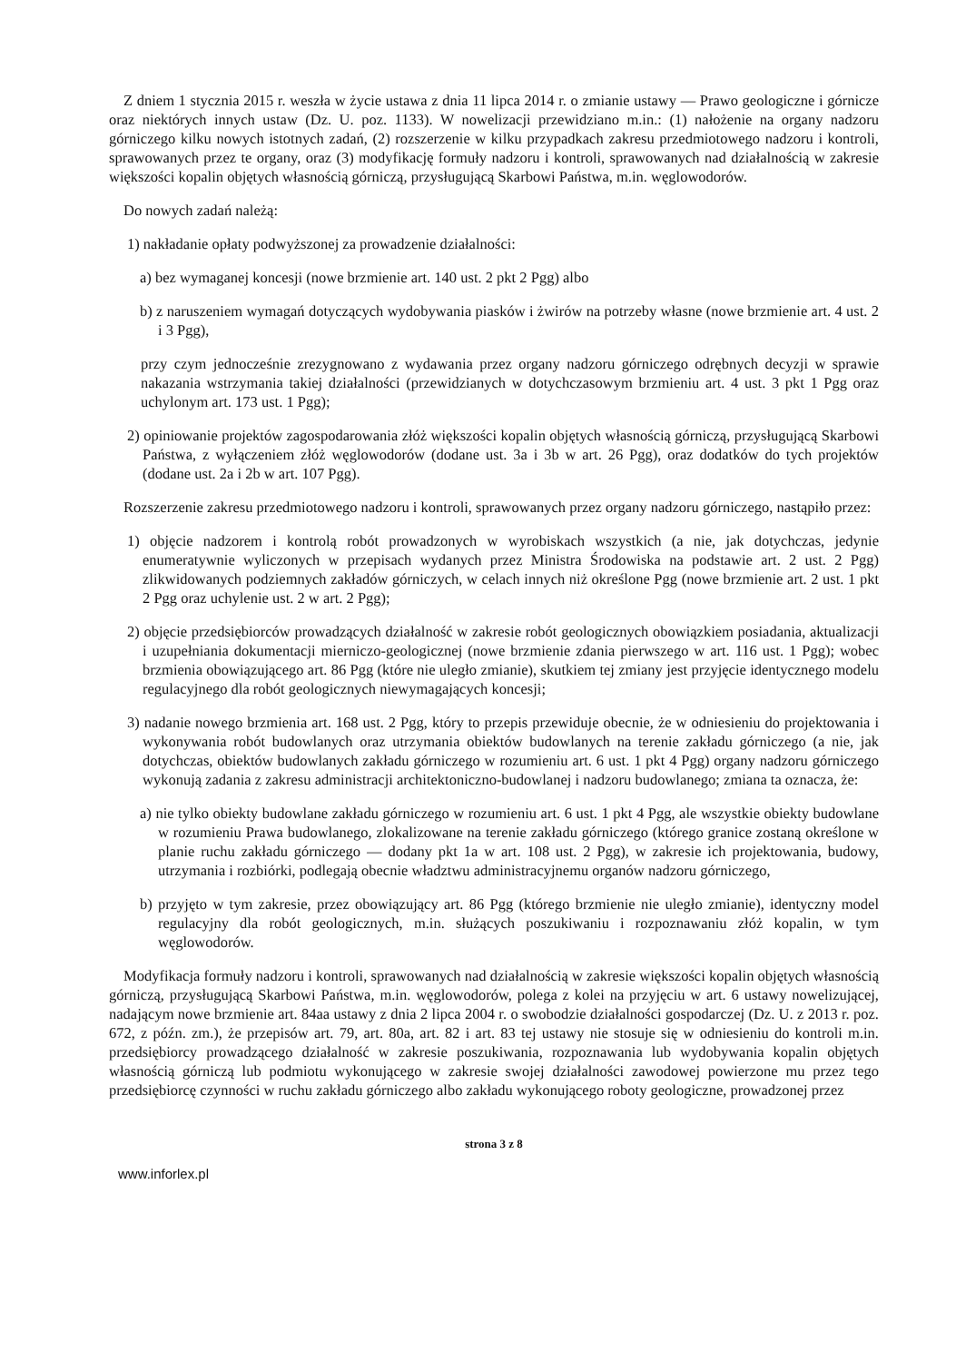Z dniem 1 stycznia 2015 r. weszła w życie ustawa z dnia 11 lipca 2014 r. o zmianie ustawy — Prawo geologiczne i górnicze oraz niektórych innych ustaw (Dz. U. poz. 1133). W nowelizacji przewidziano m.in.: (1) nałożenie na organy nadzoru górniczego kilku nowych istotnych zadań, (2) rozszerzenie w kilku przypadkach zakresu przedmiotowego nadzoru i kontroli, sprawowanych przez te organy, oraz (3) modyfikację formuły nadzoru i kontroli, sprawowanych nad działalnością w zakresie większości kopalin objętych własnością górniczą, przysługującą Skarbowi Państwa, m.in. węglowodorów.
Do nowych zadań należą:
1) nakładanie opłaty podwyższonej za prowadzenie działalności:
a) bez wymaganej koncesji (nowe brzmienie art. 140 ust. 2 pkt 2 Pgg) albo
b) z naruszeniem wymagań dotyczących wydobywania piasków i żwirów na potrzeby własne (nowe brzmienie art. 4 ust. 2 i 3 Pgg),
przy czym jednocześnie zrezygnowano z wydawania przez organy nadzoru górniczego odrębnych decyzji w sprawie nakazania wstrzymania takiej działalności (przewidzianych w dotychczasowym brzmieniu art. 4 ust. 3 pkt 1 Pgg oraz uchylonym art. 173 ust. 1 Pgg);
2) opiniowanie projektów zagospodarowania złóż większości kopalin objętych własnością górniczą, przysługującą Skarbowi Państwa, z wyłączeniem złóż węglowodorów (dodane ust. 3a i 3b w art. 26 Pgg), oraz dodatków do tych projektów (dodane ust. 2a i 2b w art. 107 Pgg).
Rozszerzenie zakresu przedmiotowego nadzoru i kontroli, sprawowanych przez organy nadzoru górniczego, nastąpiło przez:
1) objęcie nadzorem i kontrolą robót prowadzonych w wyrobiskach wszystkich (a nie, jak dotychczas, jedynie enumeratywnie wyliczonych w przepisach wydanych przez Ministra Środowiska na podstawie art. 2 ust. 2 Pgg) zlikwidowanych podziemnych zakładów górniczych, w celach innych niż określone Pgg (nowe brzmienie art. 2 ust. 1 pkt 2 Pgg oraz uchylenie ust. 2 w art. 2 Pgg);
2) objęcie przedsiębiorców prowadzących działalność w zakresie robót geologicznych obowiązkiem posiadania, aktualizacji i uzupełniania dokumentacji mierniczo-geologicznej (nowe brzmienie zdania pierwszego w art. 116 ust. 1 Pgg); wobec brzmienia obowiązującego art. 86 Pgg (które nie uległo zmianie), skutkiem tej zmiany jest przyjęcie identycznego modelu regulacyjnego dla robót geologicznych niewymagających koncesji;
3) nadanie nowego brzmienia art. 168 ust. 2 Pgg, który to przepis przewiduje obecnie, że w odniesieniu do projektowania i wykonywania robót budowlanych oraz utrzymania obiektów budowlanych na terenie zakładu górniczego (a nie, jak dotychczas, obiektów budowlanych zakładu górniczego w rozumieniu art. 6 ust. 1 pkt 4 Pgg) organy nadzoru górniczego wykonują zadania z zakresu administracji architektoniczno-budowlanej i nadzoru budowlanego; zmiana ta oznacza, że:
a) nie tylko obiekty budowlane zakładu górniczego w rozumieniu art. 6 ust. 1 pkt 4 Pgg, ale wszystkie obiekty budowlane w rozumieniu Prawa budowlanego, zlokalizowane na terenie zakładu górniczego (którego granice zostaną określone w planie ruchu zakładu górniczego — dodany pkt 1a w art. 108 ust. 2 Pgg), w zakresie ich projektowania, budowy, utrzymania i rozbiórki, podlegają obecnie władztwu administracyjnemu organów nadzoru górniczego,
b) przyjęto w tym zakresie, przez obowiązujący art. 86 Pgg (którego brzmienie nie uległo zmianie), identyczny model regulacyjny dla robót geologicznych, m.in. służących poszukiwaniu i rozpoznawaniu złóż kopalin, w tym węglowodorów.
Modyfikacja formuły nadzoru i kontroli, sprawowanych nad działalnością w zakresie większości kopalin objętych własnością górniczą, przysługującą Skarbowi Państwa, m.in. węglowodorów, polega z kolei na przyjęciu w art. 6 ustawy nowelizującej, nadającym nowe brzmienie art. 84aa ustawy z dnia 2 lipca 2004 r. o swobodzie działalności gospodarczej (Dz. U. z 2013 r. poz. 672, z późn. zm.), że przepisów art. 79, art. 80a, art. 82 i art. 83 tej ustawy nie stosuje się w odniesieniu do kontroli m.in. przedsiębiorcy prowadzącego działalność w zakresie poszukiwania, rozpoznawania lub wydobywania kopalin objętych własnością górniczą lub podmiotu wykonującego w zakresie swojej działalności zawodowej powierzone mu przez tego przedsiębiorcę czynności w ruchu zakładu górniczego albo zakładu wykonującego roboty geologiczne, prowadzonej przez
strona 3 z 8
www.inforlex.pl